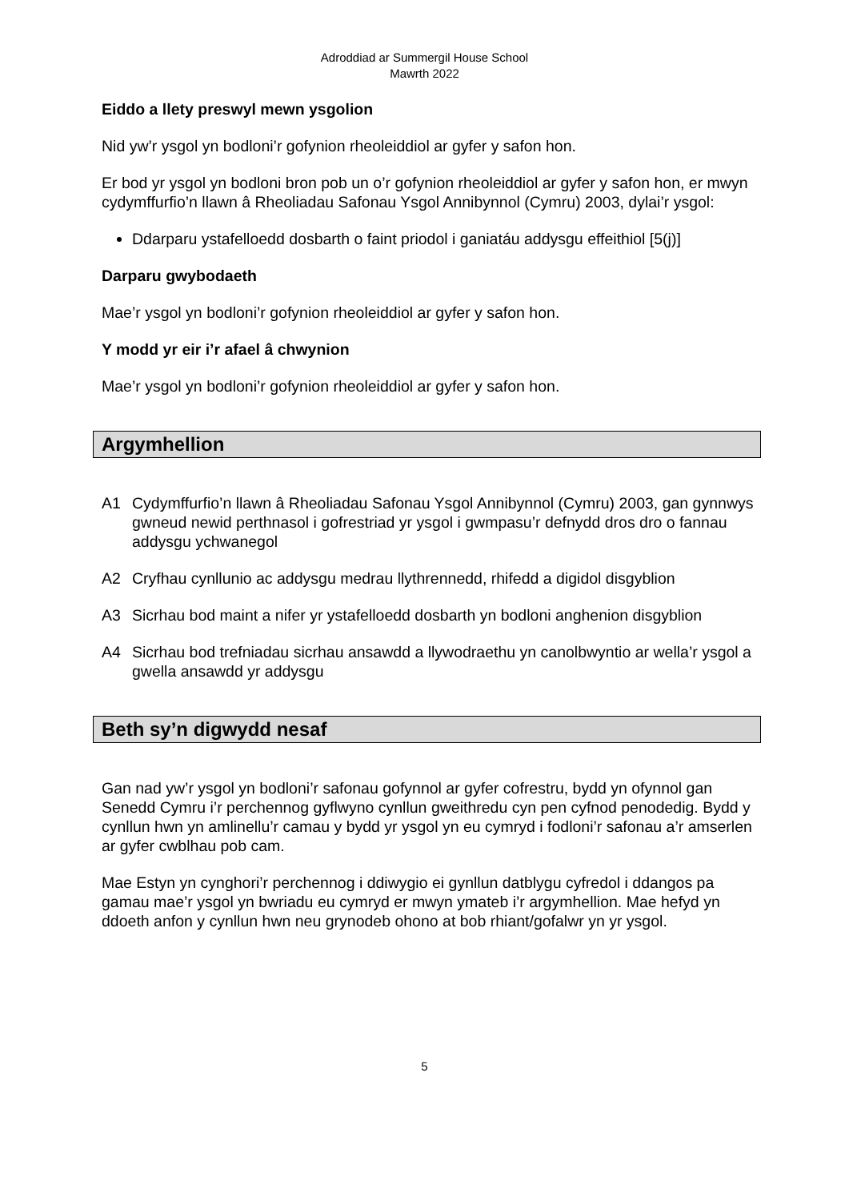Adroddiad ar Summergil House School
Mawrth 2022
Eiddo a llety preswyl mewn ysgolion
Nid yw’r ysgol yn bodloni’r gofynion rheoleiddiol ar gyfer y safon hon.
Er bod yr ysgol yn bodloni bron pob un o’r gofynion rheoleiddiol ar gyfer y safon hon, er mwyn cydymffurfio’n llawn â Rheoliadau Safonau Ysgol Annibynnol (Cymru) 2003, dylai’r ysgol:
Ddarparu ystafelloedd dosbarth o faint priodol i ganiatáu addysgu effeithiol [5(j)]
Darparu gwybodaeth
Mae’r ysgol yn bodloni’r gofynion rheoleiddiol ar gyfer y safon hon.
Y modd yr eir i’r afael â chwynion
Mae’r ysgol yn bodloni’r gofynion rheoleiddiol ar gyfer y safon hon.
Argymhellion
A1 Cydymffurfio’n llawn â Rheoliadau Safonau Ysgol Annibynnol (Cymru) 2003, gan gynnwys gwneud newid perthnasol i gofrestriad yr ysgol i gwmpasu’r defnydd dros dro o fannau addysgu ychwanegol
A2 Cryfhau cynllunio ac addysgu medrau llythrennedd, rhifedd a digidol disgyblion
A3 Sicrhau bod maint a nifer yr ystafelloedd dosbarth yn bodloni anghenion disgyblion
A4 Sicrhau bod trefniadau sicrhau ansawdd a llywodraethu yn canolbwyntio ar wella’r ysgol a gwella ansawdd yr addysgu
Beth sy’n digwydd nesaf
Gan nad yw’r ysgol yn bodloni’r safonau gofynnol ar gyfer cofrestru, bydd yn ofynnol gan Senedd Cymru i’r perchennog gyflwyno cynllun gweithredu cyn pen cyfnod penodedig. Bydd y cynllun hwn yn amlinellu’r camau y bydd yr ysgol yn eu cymryd i fodloni’r safonau a’r amserlen ar gyfer cwblhau pob cam.
Mae Estyn yn cynghori’r perchennog i ddiwygio ei gynllun datblygu cyfredol i ddangos pa gamau mae’r ysgol yn bwriadu eu cymryd er mwyn ymateb i’r argymhellion. Mae hefyd yn ddoeth anfon y cynllun hwn neu grynodeb ohono at bob rhiant/gofalwr yn yr ysgol.
5